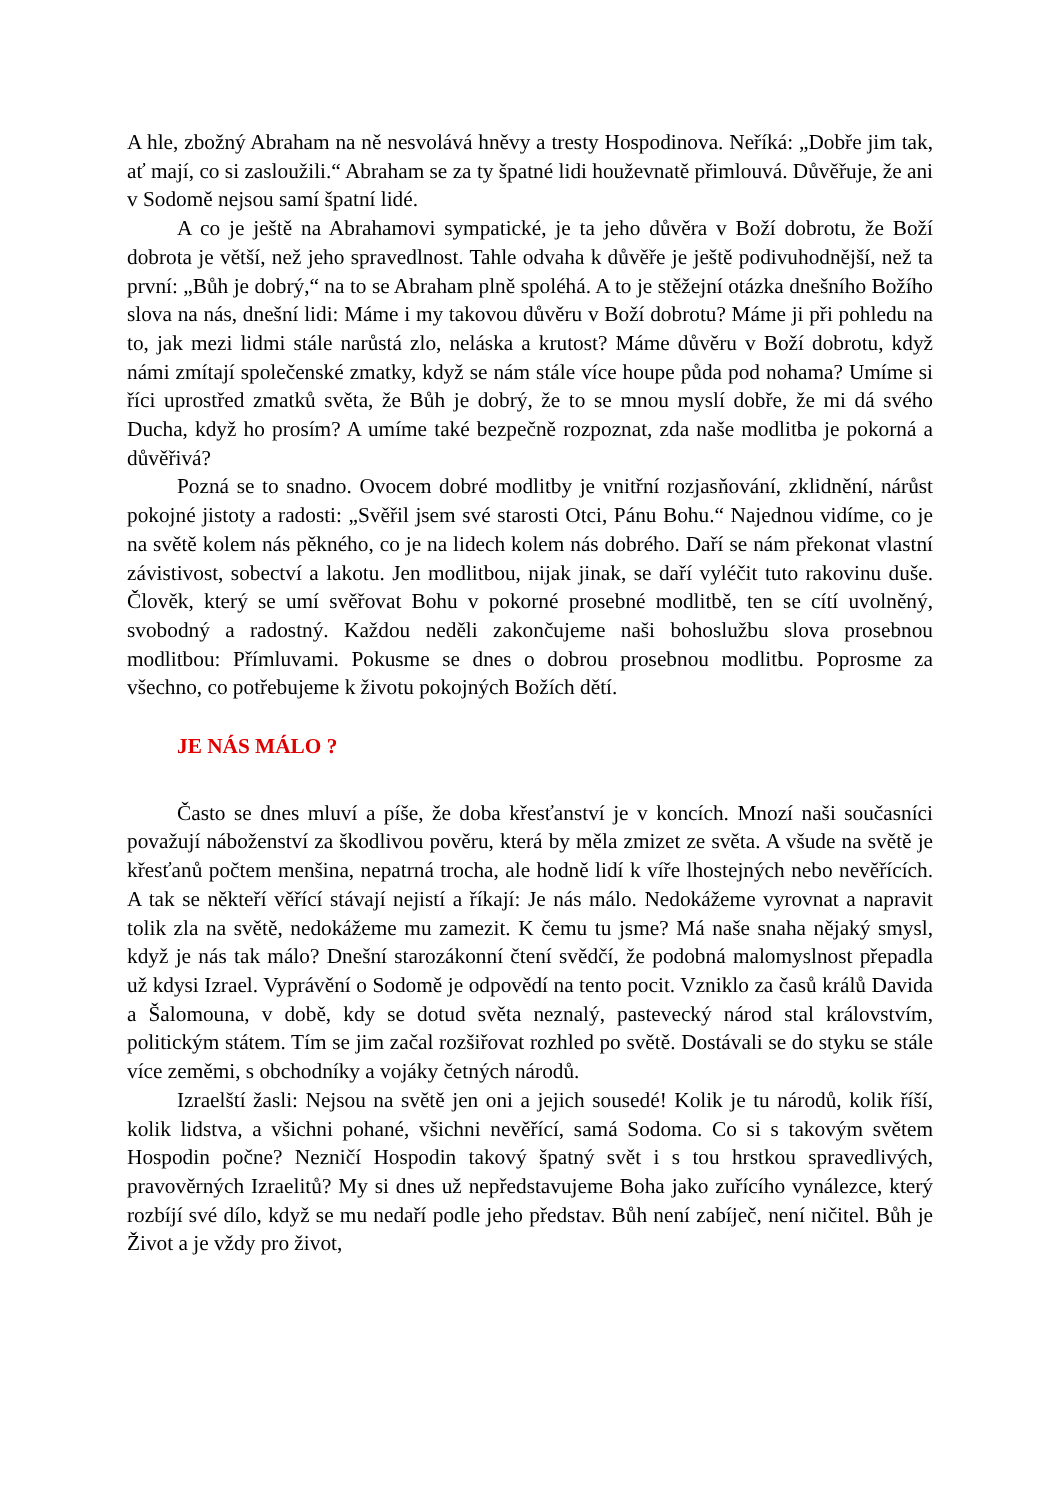A hle, zbožný Abraham na ně nesvolává hněvy a tresty Hospodinova. Neříká: „Dobře jim tak, ať mají, co si zasloužili.“ Abraham se za ty špatné lidi houževnatě přimlouvá. Důvěřuje, že ani v Sodomě nejsou samí špatní lidé.
A co je ještě na Abrahamovi sympatické, je ta jeho důvěra v Boží dobrotu, že Boží dobrota je větší, než jeho spravedlnost. Tahle odvaha k důvěře je ještě podivuhodnější, než ta první: „Bůh je dobrý,“ na to se Abraham plně spoléhá. A to je stěžejní otázka dnešního Božího slova na nás, dnešní lidi: Máme i my takovou důvěru v Boží dobrotu? Máme ji při pohledu na to, jak mezi lidmi stále narůstá zlo, neláska a krutost? Máme důvěru v Boží dobrotu, když námi zmítají společenské zmatky, když se nám stále více houpe půda pod nohama? Umíme si říci uprostřed zmatků světa, že Bůh je dobrý, že to se mnou myslí dobře, že mi dá svého Ducha, když ho prosím? A umíme také bezpečně rozpoznat, zda naše modlitba je pokorná a důvěřivá?
Pozná se to snadno. Ovocem dobré modlitby je vnitřní rozjasňování, zklidnění, nárůst pokojné jistoty a radosti: „Svěřil jsem své starosti Otci, Pánu Bohu.“ Najednou vidíme, co je na světě kolem nás pěkného, co je na lidech kolem nás dobrého. Daří se nám překonat vlastní závistivost, sobectví a lakotu. Jen modlitbou, nijak jinak, se daří vyléčit tuto rakovinu duše. Člověk, který se umí svěřovat Bohu v pokorné prosebné modlitbě, ten se cítí uvolněný, svobodný a radostný. Každou neděli zakončujeme naši bohoslužbu slova prosebnou modlitbou: Přímluvami. Pokusme se dnes o dobrou prosebnou modlitbu. Poprosme za všechno, co potřebujeme k životu pokojných Božích dětí.
JE NÁS MÁLO ?
Často se dnes mluví a píše, že doba křesťanství je v koncích. Mnozí naši současníci považují náboženství za škodlivou pověru, která by měla zmizet ze světa. A všude na světě je křesťanů počtem menšina, nepatrná trocha, ale hodně lidí k víře lhostejných nebo nevěřících. A tak se někteří věřící stávají nejistí a říkají: Je nás málo. Nedokážeme vyrovnat a napravit tolik zla na světě, nedokážeme mu zamezit. K čemu tu jsme? Má naše snaha nějaký smysl, když je nás tak málo? Dnešní starozákonní čtení svědčí, že podobná malomyslnost přepadla už kdysi Izrael. Vyprávění o Sodomě je odpovědí na tento pocit. Vzniklo za časů králů Davida a Šalomouna, v době, kdy se dotud světa neznalý, pastevecký národ stal královstvím, politickým státem. Tím se jim začal rozšiřovat rozhled po světě. Dostávali se do styku se stále více zeměmi, s obchodníky a vojáky četných národů.
Izraelští žasli: Nejsou na světě jen oni a jejich sousedé! Kolik je tu národů, kolik říší, kolik lidstva, a všichni pohané, všichni nevěřící, samá Sodoma. Co si s takovým světem Hospodin počne? Nezničí Hospodin takový špatný svět i s tou hrstkou spravedlivých, pravověrných Izraelitů? My si dnes už nepředstavujeme Boha jako zuřícího vynálezce, který rozbíjí své dílo, když se mu nedaří podle jeho představ. Bůh není zabíječ, není ničitel. Bůh je Život a je vždy pro život,